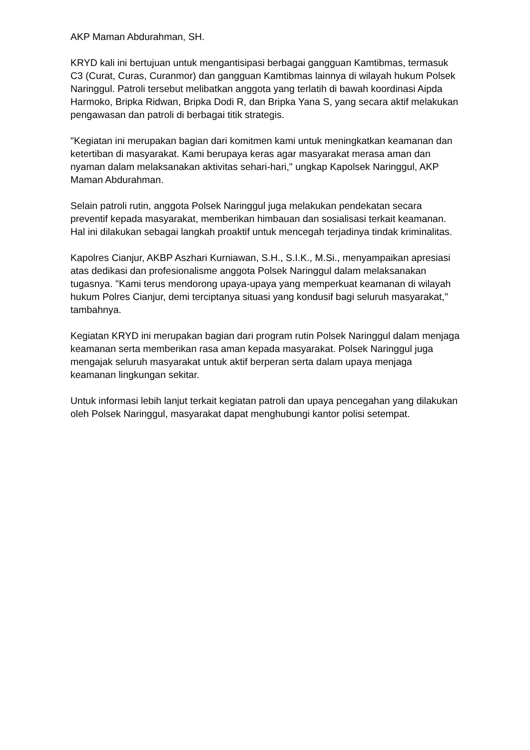AKP Maman Abdurahman, SH.
KRYD kali ini bertujuan untuk mengantisipasi berbagai gangguan Kamtibmas, termasuk C3 (Curat, Curas, Curanmor) dan gangguan Kamtibmas lainnya di wilayah hukum Polsek Naringgul. Patroli tersebut melibatkan anggota yang terlatih di bawah koordinasi Aipda Harmoko, Bripka Ridwan, Bripka Dodi R, dan Bripka Yana S, yang secara aktif melakukan pengawasan dan patroli di berbagai titik strategis.
"Kegiatan ini merupakan bagian dari komitmen kami untuk meningkatkan keamanan dan ketertiban di masyarakat. Kami berupaya keras agar masyarakat merasa aman dan nyaman dalam melaksanakan aktivitas sehari-hari," ungkap Kapolsek Naringgul, AKP Maman Abdurahman.
Selain patroli rutin, anggota Polsek Naringgul juga melakukan pendekatan secara preventif kepada masyarakat, memberikan himbauan dan sosialisasi terkait keamanan. Hal ini dilakukan sebagai langkah proaktif untuk mencegah terjadinya tindak kriminalitas.
Kapolres Cianjur, AKBP Aszhari Kurniawan, S.H., S.I.K., M.Si., menyampaikan apresiasi atas dedikasi dan profesionalisme anggota Polsek Naringgul dalam melaksanakan tugasnya. "Kami terus mendorong upaya-upaya yang memperkuat keamanan di wilayah hukum Polres Cianjur, demi terciptanya situasi yang kondusif bagi seluruh masyarakat," tambahnya.
Kegiatan KRYD ini merupakan bagian dari program rutin Polsek Naringgul dalam menjaga keamanan serta memberikan rasa aman kepada masyarakat. Polsek Naringgul juga mengajak seluruh masyarakat untuk aktif berperan serta dalam upaya menjaga keamanan lingkungan sekitar.
Untuk informasi lebih lanjut terkait kegiatan patroli dan upaya pencegahan yang dilakukan oleh Polsek Naringgul, masyarakat dapat menghubungi kantor polisi setempat.